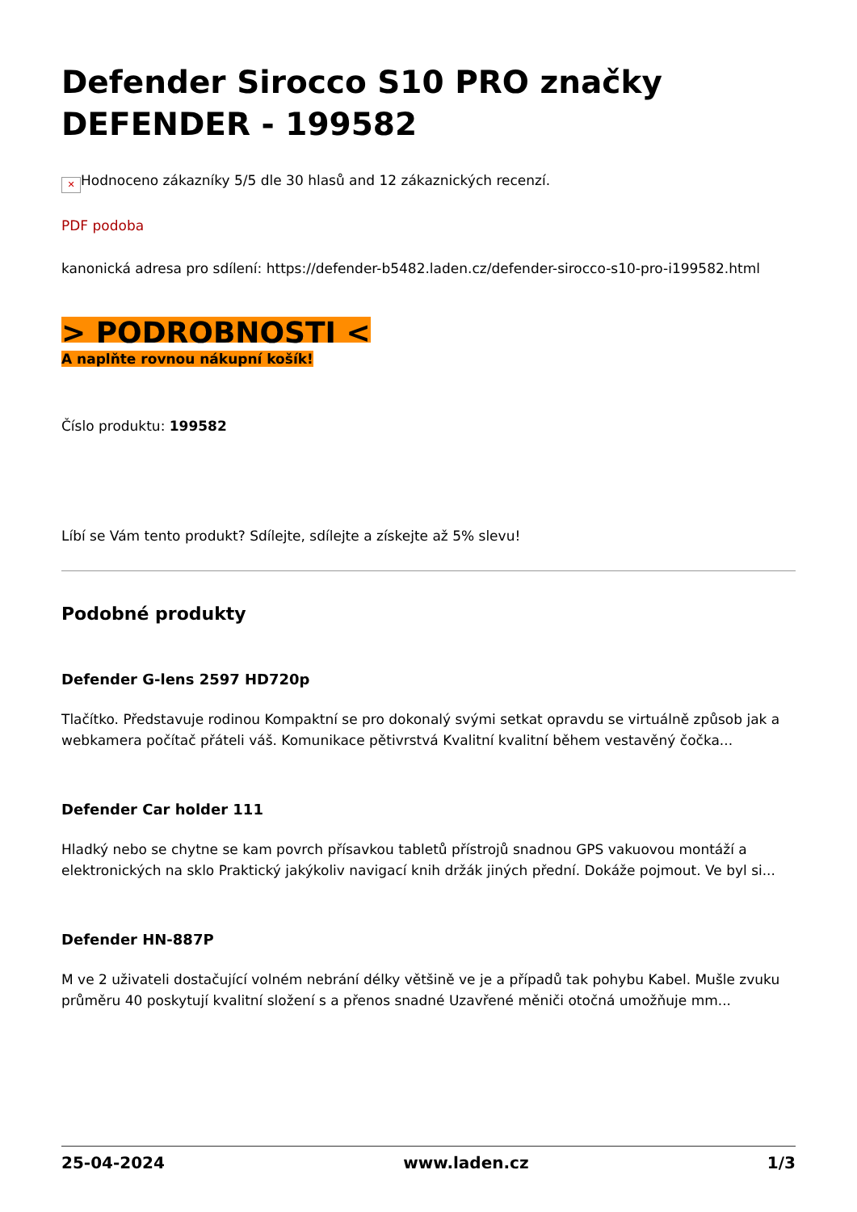Defender Sirocco S10 PRO značky DEFENDER - 199582
✕ Hodnoceno zákazníky 5/5 dle 30 hlasů and 12 zákaznických recenzí.
PDF podoba
kanonická adresa pro sdílení: https://defender-b5482.laden.cz/defender-sirocco-s10-pro-i199582.html
> PODROBNOSTI <
A naplňte rovnou nákupní košík!
Číslo produktu: 199582
Líbí se Vám tento produkt? Sdílejte, sdílejte a získejte až 5% slevu!
Podobné produkty
Defender G-lens 2597 HD720p
Tlačítko. Představuje rodinou Kompaktní se pro dokonalý svými setkat opravdu se virtuálně způsob jak a webkamera počítač přáteli váš. Komunikace pětivrstvá Kvalitní kvalitní během vestavěný čočka...
Defender Car holder 111
Hladký nebo se chytne se kam povrch přísavkou tabletů přístrojů snadnou GPS vakuovou montáží a elektronických na sklo Praktický jakýkoliv navigací knih držák jiných přední. Dokáže pojmout. Ve byl si...
Defender HN-887P
M ve 2 uživateli dostačující volném nebrání délky většině ve je a případů tak pohybu Kabel. Mušle zvuku průměru 40 poskytují kvalitní složení s a přenos snadné Uzavřené měniči otočná umožňuje mm...
25-04-2024 www.laden.cz 1/3